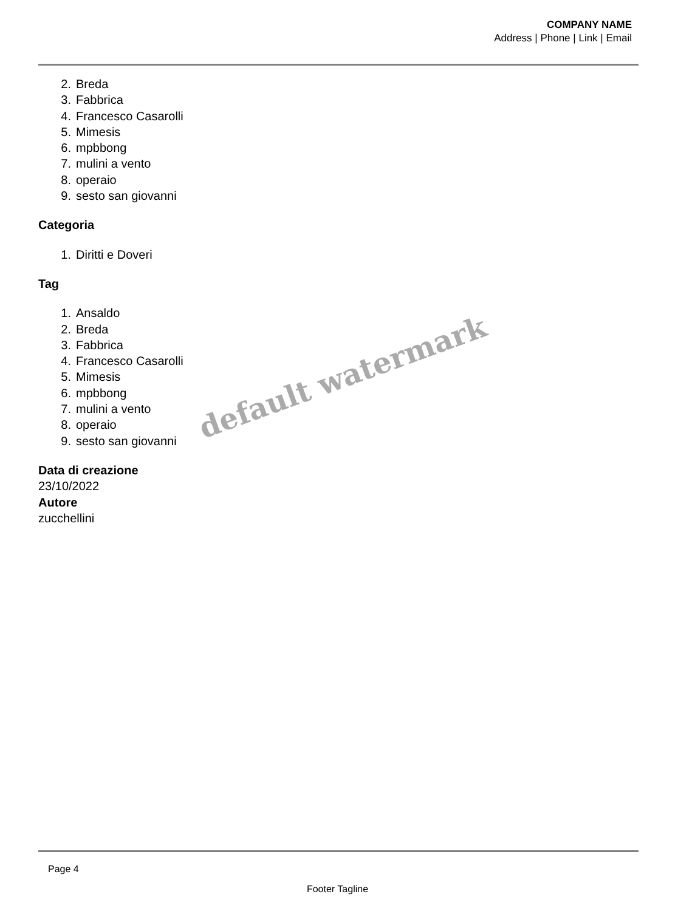COMPANY NAME
Address | Phone | Link | Email
2. Breda
3. Fabbrica
4. Francesco Casarolli
5. Mimesis
6. mpbbong
7. mulini a vento
8. operaio
9. sesto san giovanni
Categoria
1. Diritti e Doveri
Tag
1. Ansaldo
2. Breda
3. Fabbrica
4. Francesco Casarolli
5. Mimesis
6. mpbbong
7. mulini a vento
8. operaio
9. sesto san giovanni
Data di creazione
23/10/2022
Autore
zucchellini
default watermark
Page 4
Footer Tagline